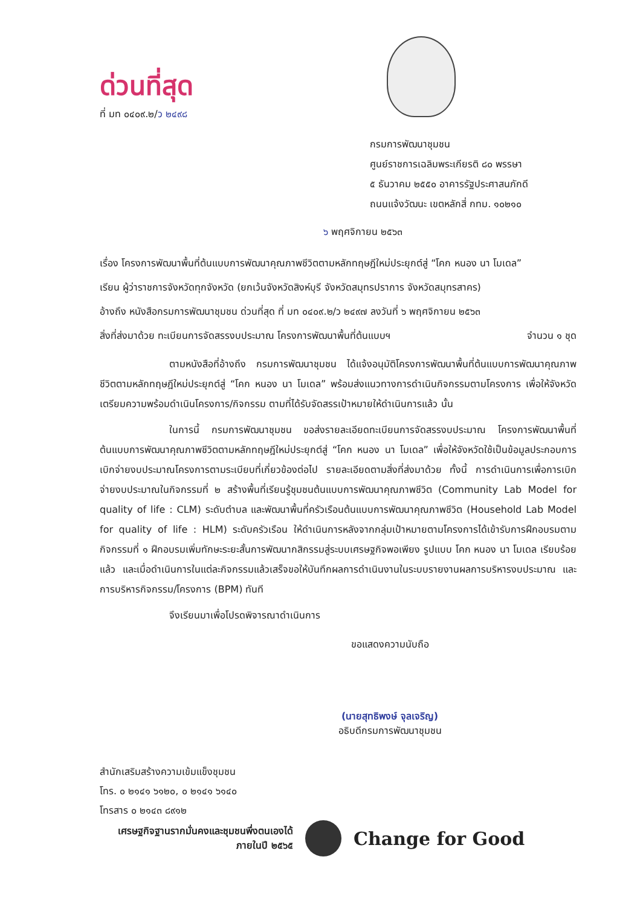ด่วนที่สุด
ที่ มท ๐๔๐๙.๒/ว ๒๔๙๘
กรมการพัฒนาชุมชน
ศูนย์ราชการเฉลิมพระเกียรติ ๘๐ พรรษา
๕ ธันวาคม ๒๕๕๐ อาคารรัฐประศาสนภักดี
ถนนแจ้งวัฒนะ เขตหลักสี่ กทม. ๑๐๒๑๐
๖ พฤศจิกายน ๒๕๖๓
เรื่อง โครงการพัฒนาพื้นที่ต้นแบบการพัฒนาคุณภาพชีวิตตามหลักทฤษฎีใหม่ประยุกต์สู่ “โคก หนอง นา โมเดล”
เรียน ผู้ว่าราชการจังหวัดทุกจังหวัด (ยกเว้นจังหวัดสิงห์บุรี จังหวัดสมุทรปราการ จังหวัดสมุทรสาคร)
อ้างถึง หนังสือกรมการพัฒนาชุมชน ด่วนที่สุด ที่ มท ๐๔๐๙.๒/ว ๒๔๙๗ ลงวันที่ ๖ พฤศจิกายน ๒๕๖๓
สิ่งที่ส่งมาด้วย ทะเบียนการจัดสรรงบประมาณ โครงการพัฒนาพื้นที่ต้นแบบฯ จำนวน ๑ ชุด
ตามหนังสือที่อ้างถึง กรมการพัฒนาชุมชน ได้แจ้งอนุมัติโครงการพัฒนาพื้นที่ต้นแบบการพัฒนาคุณภาพชีวิตตามหลักทฤษฎีใหม่ประยุกต์สู่ “โคก หนอง นา โมเดล” พร้อมส่งแนวทางการดำเนินกิจกรรมตามโครงการ เพื่อให้จังหวัดเตรียมความพร้อมดำเนินโครงการ/กิจกรรม ตามที่ได้รับจัดสรรเป้าหมายให้ดำเนินการแล้ว นั้น
ในการนี้ กรมการพัฒนาชุมชน ขอส่งรายละเอียดทะเบียนการจัดสรรงบประมาณ โครงการพัฒนาพื้นที่ต้นแบบการพัฒนาคุณภาพชีวิตตามหลักทฤษฎีใหม่ประยุกต์สู่ “โคก หนอง นา โมเดล” เพื่อให้จังหวัดใช้เป็นข้อมูลประกอบการเบิกจ่ายงบประมาณโครงการตามระเบียบที่เกี่ยวข้องต่อไป รายละเอียดตามสิ่งที่ส่งมาด้วย ทั้งนี้ การดำเนินการเพื่อการเบิกจ่ายงบประมาณในกิจกรรมที่ ๒ สร้างพื้นที่เรียนรู้ชุมชนต้นแบบการพัฒนาคุณภาพชีวิต (Community Lab Model for quality of life : CLM) ระดับตำบล และพัฒนาพื้นที่ครัวเรือนต้นแบบการพัฒนาคุณภาพชีวิต (Household Lab Model for quality of life : HLM) ระดับครัวเรือน ให้ดำเนินการหลังจากกลุ่มเป้าหมายตามโครงการได้เข้ารับการฝึกอบรมตามกิจกรรมที่ ๑ ฝึกอบรมเพิ่มทักษะระยะสั้นการพัฒนากสิกรรมสู่ระบบเศรษฐกิจพอเพียง รูปแบบ โคก หนอง นา โมเดล เรียบร้อยแล้ว และเมื่อดำเนินการในแต่ละกิจกรรมแล้วเสร็จขอให้บันทึกผลการดำเนินงานในระบบรายงานผลการบริหารงบประมาณ และการบริหารกิจกรรม/โครงการ (BPM) ทันที
จึงเรียนมาเพื่อโปรดพิจารณาดำเนินการ
ขอแสดงความนับถือ
(นายสุทธิพงษ์ จุลเจริญ)
อธิบดีกรมการพัฒนาชุมชน
สำนักเสริมสร้างความเข้มแข็งชุมชน
โทร. ๐ ๒๑๔๑ ๖๑๒๐, ๐ ๒๑๔๑ ๖๑๔๐
โทรสาร ๐ ๒๑๔๓ ๘๙๑๒
เศรษฐกิจฐานรากมั่นคงและชุมชนพึ่งตนเองได้
ภายในปี ๒๕๖๕
Change for Good